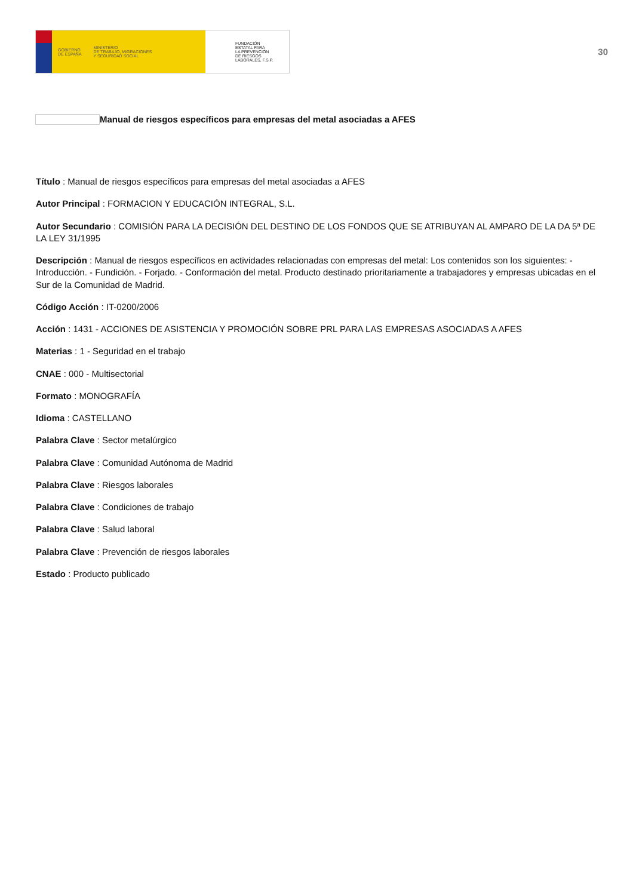GOBIERNO
DE ESPAÑA MINISTERIO
DE TRABAJO, MIGRACIONES
Y SEGURIDAD SOCIAL
FUNDACIÓN
ESTATAL PARA
LA PREVENCIÓN
DE RIESGOS
LABORALES, F.S.P.
30
Manual de riesgos específicos para empresas del metal asociadas a AFES
Título : Manual de riesgos específicos para empresas del metal asociadas a AFES
Autor Principal : FORMACION Y EDUCACIÓN INTEGRAL, S.L.
Autor Secundario : COMISIÓN PARA LA DECISIÓN DEL DESTINO DE LOS FONDOS QUE SE ATRIBUYAN AL AMPARO DE LA DA 5ª DE LA LEY 31/1995
Descripción : Manual de riesgos específicos en actividades relacionadas con empresas del metal: Los contenidos son los siguientes: - Introducción. - Fundición. - Forjado. - Conformación del metal. Producto destinado prioritariamente a trabajadores y empresas ubicadas en el Sur de la Comunidad de Madrid.
Código Acción : IT-0200/2006
Acción : 1431 - ACCIONES DE ASISTENCIA Y PROMOCIÓN SOBRE PRL PARA LAS EMPRESAS ASOCIADAS A AFES
Materias : 1 - Seguridad en el trabajo
CNAE : 000 - Multisectorial
Formato : MONOGRAFÍA
Idioma : CASTELLANO
Palabra Clave : Sector metalúrgico
Palabra Clave : Comunidad Autónoma de Madrid
Palabra Clave : Riesgos laborales
Palabra Clave : Condiciones de trabajo
Palabra Clave : Salud laboral
Palabra Clave : Prevención de riesgos laborales
Estado : Producto publicado